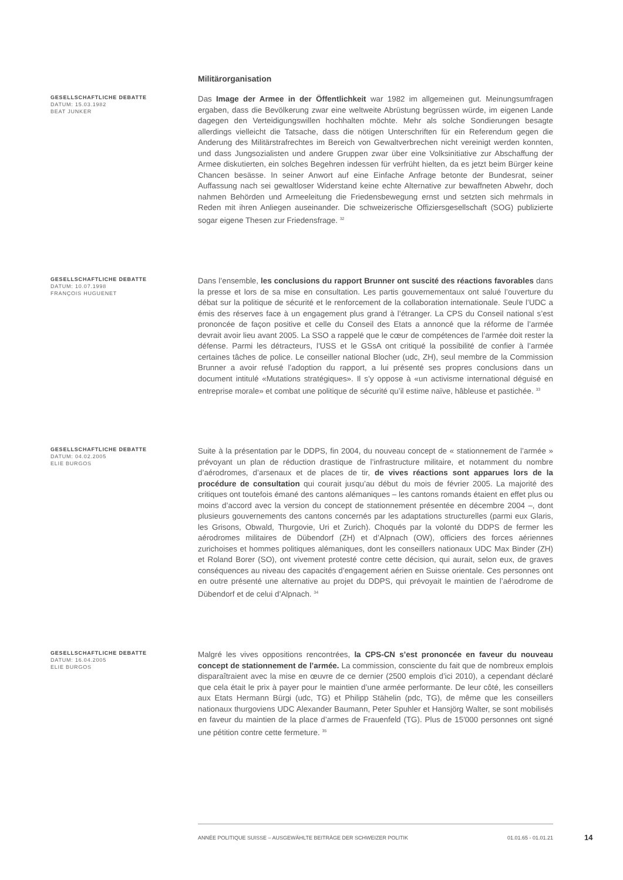Militärorganisation
GESELLSCHAFTLICHE DEBATTE
DATUM: 15.03.1982
BEAT JUNKER
Das Image der Armee in der Öffentlichkeit war 1982 im allgemeinen gut. Meinungsumfragen ergaben, dass die Bevölkerung zwar eine weltweite Abrüstung begrüssen würde, im eigenen Lande dagegen den Verteidigungswillen hochhalten möchte. Mehr als solche Sondierungen besagte allerdings vielleicht die Tatsache, dass die nötigen Unterschriften für ein Referendum gegen die Anderung des Militärstrafrechtes im Bereich von Gewaltverbrechen nicht vereinigt werden konnten, und dass Jungsozialisten und andere Gruppen zwar über eine Volksinitiative zur Abschaffung der Armee diskutierten, ein solches Begehren indessen für verfrüht hielten, da es jetzt beim Bürger keine Chancen besässe. In seiner Anwort auf eine Einfache Anfrage betonte der Bundesrat, seiner Auffassung nach sei gewaltloser Widerstand keine echte Alternative zur bewaffneten Abwehr, doch nahmen Behörden und Armeeleitung die Friedensbewegung ernst und setzten sich mehrmals in Reden mit ihren Anliegen auseinander. Die schweizerische Offiziersgesellschaft (SOG) publizierte sogar eigene Thesen zur Friedensfrage. <sup>32</sup>
GESELLSCHAFTLICHE DEBATTE
DATUM: 10.07.1998
FRANÇOIS HUGUENET
Dans l’ensemble, les conclusions du rapport Brunner ont suscité des réactions favorables dans la presse et lors de sa mise en consultation. Les partis gouvernementaux ont salué l’ouverture du débat sur la politique de sécurité et le renforcement de la collaboration internationale. Seule l’UDC a émis des réserves face à un engagement plus grand à l’étranger. La CPS du Conseil national s’est prononcée de façon positive et celle du Conseil des Etats a annoncé que la réforme de l’armée devrait avoir lieu avant 2005. La SSO a rappelé que le cœur de compétences de l’armée doit rester la défense. Parmi les détracteurs, l’USS et le GSsA ont critiqué la possibilité de confier à l’armée certaines tâches de police. Le conseiller national Blocher (udc, ZH), seul membre de la Commission Brunner a avoir refusé l’adoption du rapport, a lui présenté ses propres conclusions dans un document intitulé «Mutations stratégiques». Il s’y oppose à «un activisme international déguisé en entreprise morale» et combat une politique de sécurité qu’il estime naïve, hâbleuse et pastichée. <sup>33</sup>
GESELLSCHAFTLICHE DEBATTE
DATUM: 04.02.2005
ELIE BURGOS
Suite à la présentation par le DDPS, fin 2004, du nouveau concept de « stationnement de l’armée » prévoyant un plan de réduction drastique de l’infrastructure militaire, et notamment du nombre d’aérodromes, d’arsenaux et de places de tir, de vives réactions sont apparues lors de la procédure de consultation qui courait jusqu’au début du mois de février 2005. La majorité des critiques ont toutefois émané des cantons alémaniques – les cantons romands étaient en effet plus ou moins d’accord avec la version du concept de stationnement présentée en décembre 2004 –, dont plusieurs gouvernements des cantons concernés par les adaptations structurelles (parmi eux Glaris, les Grisons, Obwald, Thurgovie, Uri et Zurich). Choqués par la volonté du DDPS de fermer les aérodromes militaires de Dübendorf (ZH) et d’Alpnach (OW), officiers des forces aériennes zurichoises et hommes politiques alémaniques, dont les conseillers nationaux UDC Max Binder (ZH) et Roland Borer (SO), ont vivement protesté contre cette décision, qui aurait, selon eux, de graves conséquences au niveau des capacités d’engagement aérien en Suisse orientale. Ces personnes ont en outre présenté une alternative au projet du DDPS, qui prévoyait le maintien de l’aérodrome de Dübendorf et de celui d’Alpnach. <sup>34</sup>
GESELLSCHAFTLICHE DEBATTE
DATUM: 16.04.2005
ELIE BURGOS
Malgré les vives oppositions rencontrées, la CPS-CN s’est prononcée en faveur du nouveau concept de stationnement de l’armée. La commission, consciente du fait que de nombreux emplois disparaîtraient avec la mise en œuvre de ce dernier (2500 emplois d’ici 2010), a cependant déclaré que cela était le prix à payer pour le maintien d’une armée performante. De leur côté, les conseillers aux Etats Hermann Bürgi (udc, TG) et Philipp Stähelin (pdc, TG), de même que les conseillers nationaux thurgoviens UDC Alexander Baumann, Peter Spuhler et Hansjörg Walter, se sont mobilisés en faveur du maintien de la place d’armes de Frauenfeld (TG). Plus de 15'000 personnes ont signé une pétition contre cette fermeture. <sup>35</sup>
ANNÉE POLITIQUE SUISSE – AUSGEWÄHLTE BEITRÄGE DER SCHWEIZER POLITIK 01.01.65 - 01.01.21
14